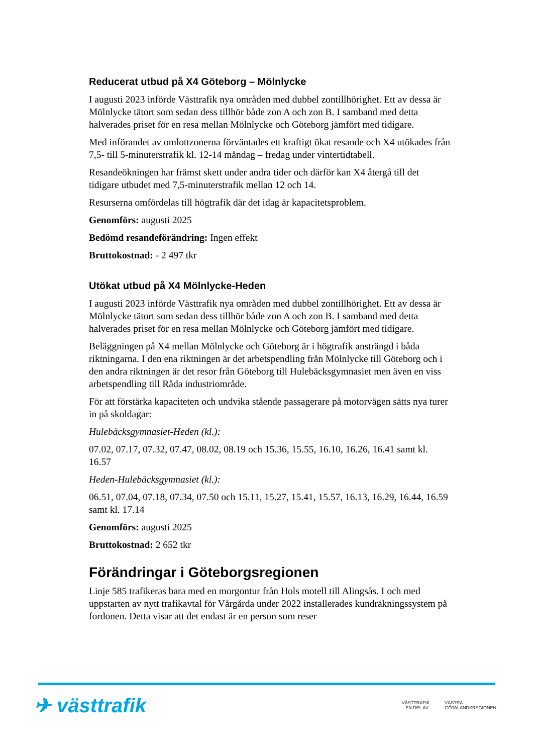Reducerat utbud på X4 Göteborg – Mölnlycke
I augusti 2023 införde Västtrafik nya områden med dubbel zontillhörighet. Ett av dessa är Mölnlycke tätort som sedan dess tillhör både zon A och zon B. I samband med detta halverades priset för en resa mellan Mölnlycke och Göteborg jämfört med tidigare.
Med införandet av omlottzonerna förväntades ett kraftigt ökat resande och X4 utökades från 7,5- till 5-minuterstrafik kl. 12-14 måndag – fredag under vintertidtabell.
Resandeökningen har främst skett under andra tider och därför kan X4 återgå till det tidigare utbudet med 7,5-minuterstrafik mellan 12 och 14.
Resurserna omfördelas till högtrafik där det idag är kapacitetsproblem.
Genomförs: augusti 2025
Bedömd resandeförändring: Ingen effekt
Bruttokostnad: - 2 497 tkr
Utökat utbud på X4 Mölnlycke-Heden
I augusti 2023 införde Västtrafik nya områden med dubbel zontillhörighet. Ett av dessa är Mölnlycke tätort som sedan dess tillhör både zon A och zon B. I samband med detta halverades priset för en resa mellan Mölnlycke och Göteborg jämfört med tidigare.
Beläggningen på X4 mellan Mölnlycke och Göteborg är i högtrafik ansträngd i båda riktningarna. I den ena riktningen är det arbetspendling från Mölnlycke till Göteborg och i den andra riktningen är det resor från Göteborg till Hulebäcksgymnasiet men även en viss arbetspendling till Råda industriområde.
För att förstärka kapaciteten och undvika stående passagerare på motorvägen sätts nya turer in på skoldagar:
Hulebäcksgymnasiet-Heden (kl.):
07.02, 07.17, 07.32, 07.47, 08.02, 08.19 och 15.36, 15.55, 16.10, 16.26, 16.41 samt kl. 16.57
Heden-Hulebäcksgymnasiet (kl.):
06.51, 07.04, 07.18, 07.34, 07.50 och 15.11, 15.27, 15.41, 15.57, 16.13, 16.29, 16.44, 16.59 samt kl. 17.14
Genomförs: augusti 2025
Bruttokostnad: 2 652 tkr
Förändringar i Göteborgsregionen
Linje 585 trafikeras bara med en morgontur från Hols motell till Alingsås. I och med uppstarten av nytt trafikavtal för Vårgårda under 2022 installerades kundräkningssystem på fordonen. Detta visar att det endast är en person som reser
✈ västtrafik
VÄSTTRAFIK
– EN DEL AV VÄSTRA
GÖTALANDSREGIONEN